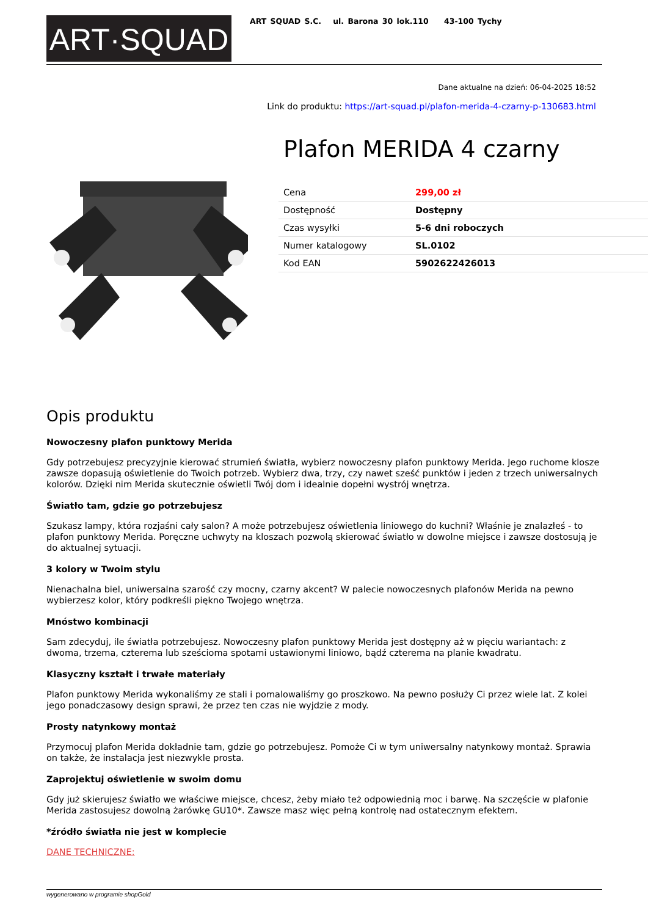ART·SQUAD
ART SQUAD S.C. ul. Barona 30 lok.110 43-100 Tychy
Dane aktualne na dzień: 06-04-2025 18:52
Link do produktu: https://art-squad.pl/plafon-merida-4-czarny-p-130683.html
Plafon MERIDA 4 czarny
| Cena | 299,00 zł |
| Dostępność | Dostępny |
| Czas wysyłki | 5-6 dni roboczych |
| Numer katalogowy | SL.0102 |
| Kod EAN | 5902622426013 |
Opis produktu
Nowoczesny plafon punktowy Merida
Gdy potrzebujesz precyzyjnie kierować strumień światła, wybierz nowoczesny plafon punktowy Merida. Jego ruchome klosze zawsze dopasują oświetlenie do Twoich potrzeb. Wybierz dwa, trzy, czy nawet sześć punktów i jeden z trzech uniwersalnych kolorów. Dzięki nim Merida skutecznie oświetli Twój dom i idealnie dopełni wystrój wnętrza.
Światło tam, gdzie go potrzebujesz
Szukasz lampy, która rozjaśni cały salon? A może potrzebujesz oświetlenia liniowego do kuchni? Właśnie je znalazłeś - to plafon punktowy Merida. Poręczne uchwyty na kloszach pozwolą skierować światło w dowolne miejsce i zawsze dostosują je do aktualnej sytuacji.
3 kolory w Twoim stylu
Nienachalna biel, uniwersalna szarość czy mocny, czarny akcent? W palecie nowoczesnych plafonów Merida na pewno wybierzesz kolor, który podkreśli piękno Twojego wnętrza.
Mnóstwo kombinacji
Sam zdecyduj, ile światła potrzebujesz. Nowoczesny plafon punktowy Merida jest dostępny aż w pięciu wariantach: z dwoma, trzema, czterema lub sześcioma spotami ustawionymi liniowo, bądź czterema na planie kwadratu.
Klasyczny kształt i trwałe materiały
Plafon punktowy Merida wykonaliśmy ze stali i pomalowaliśmy go proszkowo. Na pewno posłuży Ci przez wiele lat. Z kolei jego ponadczasowy design sprawi, że przez ten czas nie wyjdzie z mody.
Prosty natynkowy montaż
Przymocuj plafon Merida dokładnie tam, gdzie go potrzebujesz. Pomoże Ci w tym uniwersalny natynkowy montaż. Sprawia on także, że instalacja jest niezwykle prosta.
Zaprojektuj oświetlenie w swoim domu
Gdy już skierujesz światło we właściwe miejsce, chcesz, żeby miało też odpowiednią moc i barwę. Na szczęście w plafonie Merida zastosujesz dowolną żarówkę GU10*. Zawsze masz więc pełną kontrolę nad ostatecznym efektem.
*źródło światła nie jest w komplecie
DANE TECHNICZNE:
wygenerowano w programie shopGold